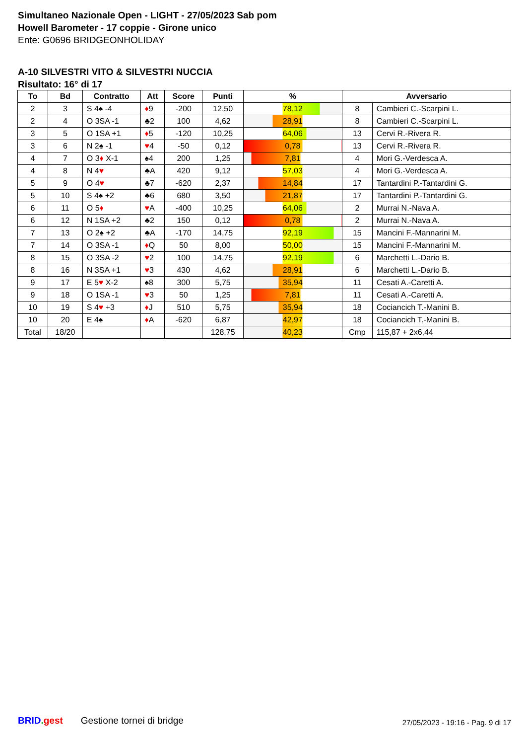Simultaneo Nazionale Open - LIGHT - 27/05/2023 Sab pom
Howell Barometer - 17 coppie - Girone unico
Ente: G0696 BRIDGEONHOLIDAY
A-10 SILVESTRI VITO & SILVESTRI NUCCIA
Risultato: 16° di 17
| To | Bd | Contratto | Att | Score | Punti | % | Avversario | |
| --- | --- | --- | --- | --- | --- | --- | --- | --- |
| 2 | 3 | S 4♠ -4 | ♦ 9 | -200 | 12,50 | 78,12 | 8 | Cambieri C.-Scarpini L. |
| 2 | 4 | O 3SA -1 | ♣2 | 100 | 4,62 | 28,91 | 8 | Cambieri C.-Scarpini L. |
| 3 | 5 | O 1SA +1 | ♦ 5 | -120 | 10,25 | 64,06 | 13 | Cervi R.-Rivera R. |
| 3 | 6 | N 2♠ -1 | ♥ 4 | -50 | 0,12 | 0,78 | 13 | Cervi R.-Rivera R. |
| 4 | 7 | O 3 ♦ X-1 | ♠4 | 200 | 1,25 | 7,81 | 4 | Mori G.-Verdesca A. |
| 4 | 8 | N 4 ♥ | ♣A | 420 | 9,12 | 57,03 | 4 | Mori G.-Verdesca A. |
| 5 | 9 | O 4 ♥ | ♣7 | -620 | 2,37 | 14,84 | 17 | Tantardini P.-Tantardini G. |
| 5 | 10 | S 4♠ +2 | ♣6 | 680 | 3,50 | 21,87 | 17 | Tantardini P.-Tantardini G. |
| 6 | 11 | O 5 ♦ | ♥ A | -400 | 10,25 | 64,06 | 2 | Murrai N.-Nava A. |
| 6 | 12 | N 1SA +2 | ♣2 | 150 | 0,12 | 0,78 | 2 | Murrai N.-Nava A. |
| 7 | 13 | O 2♠ +2 | ♣A | -170 | 14,75 | 92,19 | 15 | Mancini F.-Mannarini M. |
| 7 | 14 | O 3SA -1 | ♦ Q | 50 | 8,00 | 50,00 | 15 | Mancini F.-Mannarini M. |
| 8 | 15 | O 3SA -2 | ♥ 2 | 100 | 14,75 | 92,19 | 6 | Marchetti L.-Dario B. |
| 8 | 16 | N 3SA +1 | ♥ 3 | 430 | 4,62 | 28,91 | 6 | Marchetti L.-Dario B. |
| 9 | 17 | E 5 ♥ X-2 | ♠8 | 300 | 5,75 | 35,94 | 11 | Cesati A.-Caretti A. |
| 9 | 18 | O 1SA -1 | ♥ 3 | 50 | 1,25 | 7,81 | 11 | Cesati A.-Caretti A. |
| 10 | 19 | S 4 ♥ +3 | ♦ J | 510 | 5,75 | 35,94 | 18 | Cociancich T.-Manini B. |
| 10 | 20 | E 4♠ | ♦ A | -620 | 6,87 | 42,97 | 18 | Cociancich T.-Manini B. |
| Total | 18/20 | | | | 128,75 | 40,23 | Cmp | 115,87 + 2x6,44 |
BRID. gest Gestione tornei di bridge 27/05/2023 - 19:16 - Pag. 9 di 17